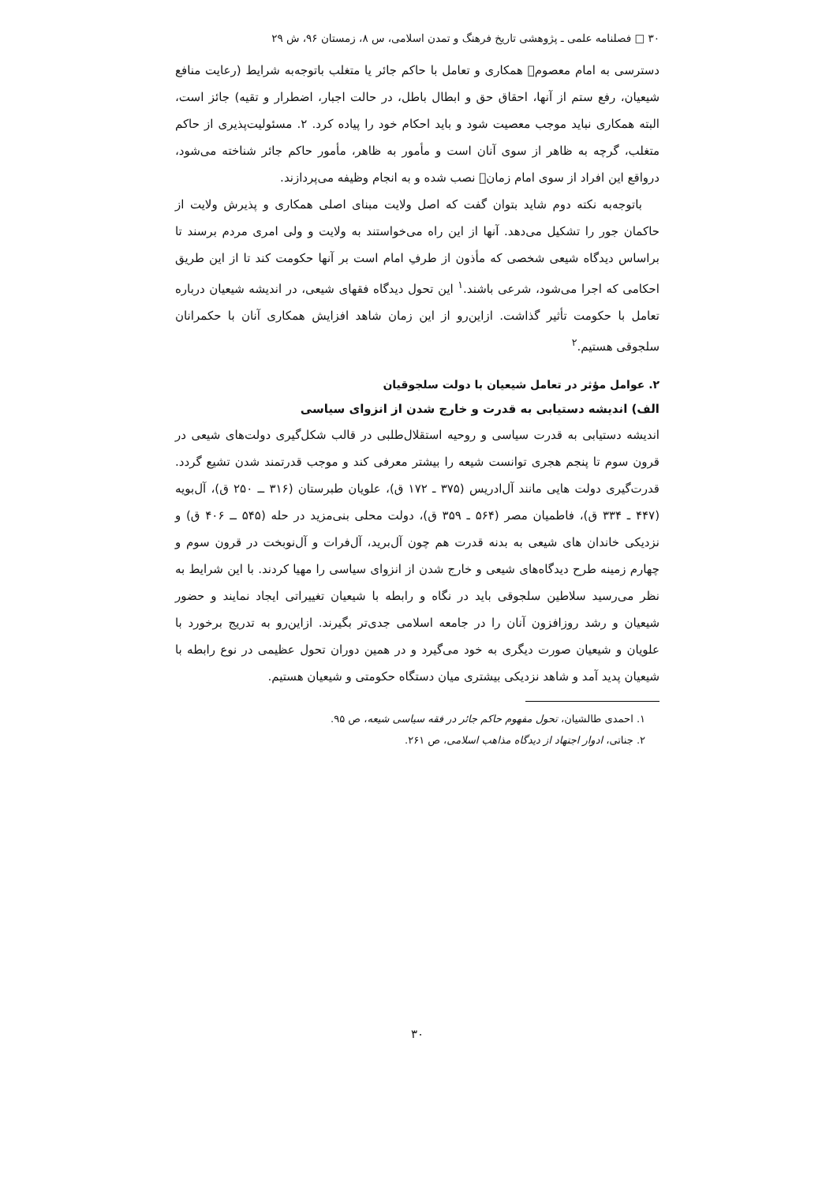۳۰ □ فصلنامه علمی ـ پژوهشی تاریخ فرهنگ و تمدن اسلامی، س ۸، زمستان ۹۶، ش ۲۹
دسترسی به امام معصوم﷣ همکاری و تعامل با حاکم جائر یا متغلب با‌توجه‌به شرایط (رعایت منافع شیعیان، رفع ستم از آنها، احقاق حق و ابطال باطل، در حالت اجبار، اضطرار و تقیه) جائز است، البته همکاری نباید موجب معصیت شود و باید احکام خود را پیاده کرد. ۲. مسئولیت‌پذیری از حاکم متغلب، گرچه به ظاهر از سوی آنان است و مأمور به ظاهر، مأمور حاکم جائر شناخته می‌شود، درواقع این افراد از سوی امام زمان﷣ نصب شده و به انجام وظیفه می‌پردازند.
باتوجه‌به نکته دوم شاید بتوان گفت که اصل ولایت مبنای اصلی همکاری و پذیرش ولایت از حاکمان جور را تشکیل می‌دهد. آنها از این راه می‌خواستند به ولایت و ولی امری مردم برسند تا براساس دیدگاه شیعی شخصی که مأذون از طرفِ امام است بر آنها حکومت کند تا از این طریق احکامی که اجرا می‌شود، شرعی باشند.<sup>۱</sup> این تحول دیدگاه فقهای شیعی، در اندیشه شیعیان درباره تعامل با حکومت تأثیر گذاشت. ازاین‌رو از این زمان شاهد افزایش همکاری آنان با حکمرانان سلجوقی هستیم.<sup>۲</sup>
۲. عوامل مؤثر در تعامل شیعیان با دولت سلجوقیان
الف) اندیشه دستیابی به قدرت و خارج شدن از انزوای سیاسی
اندیشه دستیابی به قدرت سیاسی و روحیه استقلال‌طلبی در قالب شکل‌گیری دولت‌های شیعی در قرون سوم تا پنجم هجری توانست شیعه را بیشتر معرفی کند و موجب قدرتمند شدن تشیع گردد. قدرت‌گیری دولت هایی مانند آل‌ادریس (۳۷۵ ـ ۱۷۲ ق)، علویان طبرستان (۳۱۶ ــ ۲۵۰ ق)، آل‌بویه (۴۴۷ ـ ۳۳۴ ق)، فاطمیان مصر (۵۶۴ ـ ۳۵۹ ق)، دولت محلی بنی‌مزید در حله (۵۴۵ ــ ۴۰۶ ق) و نزدیکی خاندان های شیعی به بدنه قدرت هم چون آل‌برید، آل‌فرات و آل‌نوبخت در قرون سوم و چهارم زمینه طرح دیدگاه‌های شیعی و خارج شدن از انزوای سیاسی را مهیا کردند. با این شرایط به نظر می‌رسید سلاطین سلجوقی باید در نگاه و رابطه با شیعیان تغییراتی ایجاد نمایند و حضور شیعیان و رشد روزافزون آنان را در جامعه اسلامی جدی‌تر بگیرند. ازاین‌رو به تدریج برخورد با علویان و شیعیان صورت دیگری به خود می‌گیرد و در همین دوران تحول عظیمی در نوع رابطه با شیعیان پدید آمد و شاهد نزدیکی بیشتری میان دستگاه حکومتی و شیعیان هستیم.
۱. احمدی طالشیان، تحول مفهوم حاکم جائر در فقه سیاسی شیعه، ص ۹۵.
۲. جناتی، ادوار اجتهاد از دیدگاه مذاهب اسلامی، ص ۲۶۱.
۳۰